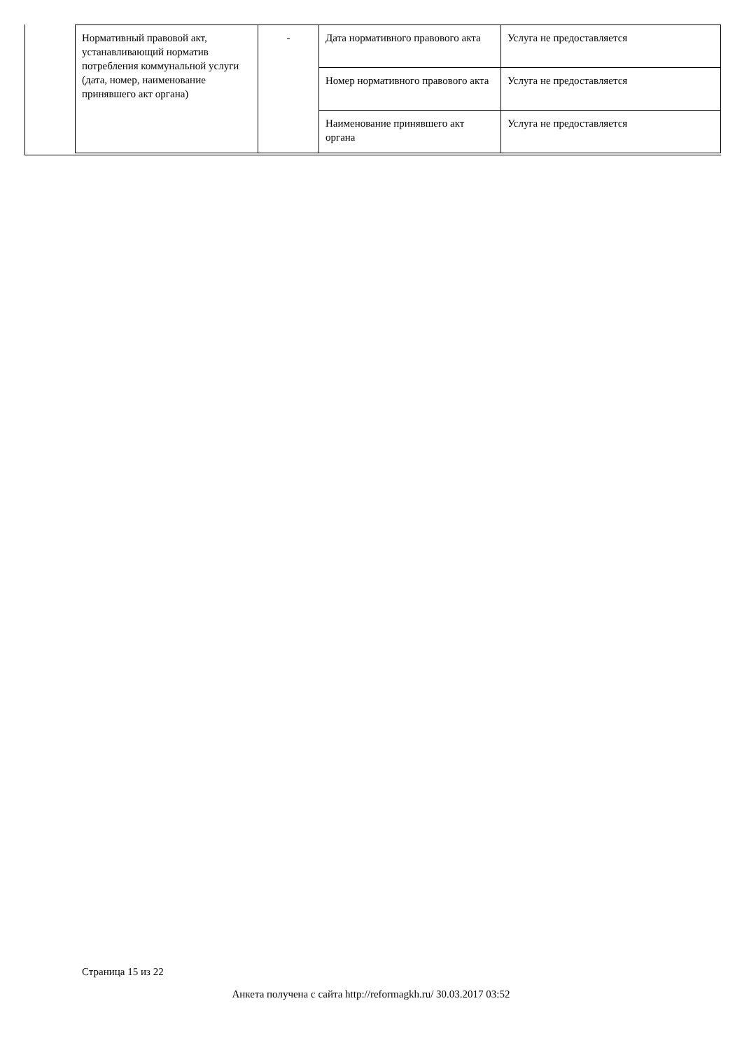| Нормативный правовой акт, устанавливающий норматив потребления коммунальной услуги (дата, номер, наименование принявшего акт органа) | - | Дата нормативного правового акта | Услуга не предоставляется |
| | | Номер нормативного правового акта | Услуга не предоставляется |
| | | Наименование принявшего акт органа | Услуга не предоставляется |
Страница 15 из 22
Анкета получена с сайта http://reformagkh.ru/ 30.03.2017 03:52